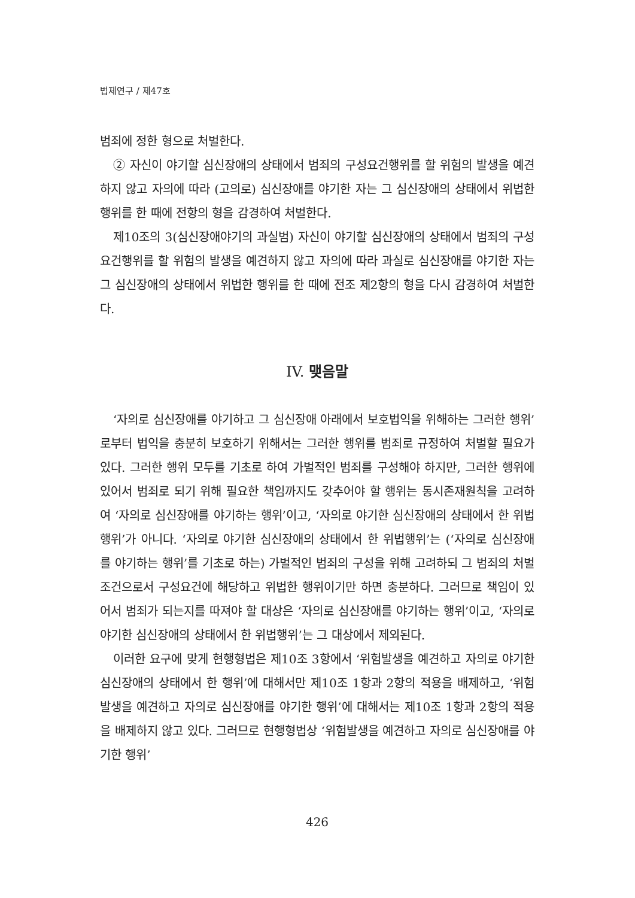법제연구 / 제47호
범죄에 정한 형으로 처벌한다.
② 자신이 야기할 심신장애의 상태에서 범죄의 구성요건행위를 할 위험의 발생을 예견하지 않고 자의에 따라 (고의로) 심신장애를 야기한 자는 그 심신장애의 상태에서 위법한 행위를 한 때에 전항의 형을 감경하여 처벌한다.
제10조의 3(심신장애야기의 과실범) 자신이 야기할 심신장애의 상태에서 범죄의 구성요건행위를 할 위험의 발생을 예견하지 않고 자의에 따라 과실로 심신장애를 야기한 자는 그 심신장애의 상태에서 위법한 행위를 한 때에 전조 제2항의 형을 다시 감경하여 처벌한다.
IV. 맺음말
‘자의로 심신장애를 야기하고 그 심신장애 아래에서 보호법익을 위해하는 그러한 행위’로부터 법익을 충분히 보호하기 위해서는 그러한 행위를 범죄로 규정하여 처벌할 필요가 있다. 그러한 행위 모두를 기초로 하여 가벌적인 범죄를 구성해야 하지만, 그러한 행위에 있어서 범죄로 되기 위해 필요한 책임까지도 갖추어야 할 행위는 동시존재원칙을 고려하여 ‘자의로 심신장애를 야기하는 행위’이고, ‘자의로 야기한 심신장애의 상태에서 한 위법행위’가 아니다. ‘자의로 야기한 심신장애의 상태에서 한 위법행위’는 (‘자의로 심신장애를 야기하는 행위’를 기초로 하는) 가벌적인 범죄의 구성을 위해 고려하되 그 범죄의 처벌조건으로서 구성요건에 해당하고 위법한 행위이기만 하면 충분하다. 그러므로 책임이 있어서 범죄가 되는지를 따져야 할 대상은 ‘자의로 심신장애를 야기하는 행위’이고, ‘자의로 야기한 심신장애의 상태에서 한 위법행위’는 그 대상에서 제외된다.
이러한 요구에 맞게 현행형법은 제10조 3항에서 ‘위험발생을 예견하고 자의로 야기한 심신장애의 상태에서 한 행위’에 대해서만 제10조 1항과 2항의 적용을 배제하고, ‘위험발생을 예견하고 자의로 심신장애를 야기한 행위’에 대해서는 제10조 1항과 2항의 적용을 배제하지 않고 있다. 그러므로 현행형법상 ‘위험발생을 예견하고 자의로 심신장애를 야기한 행위’
426